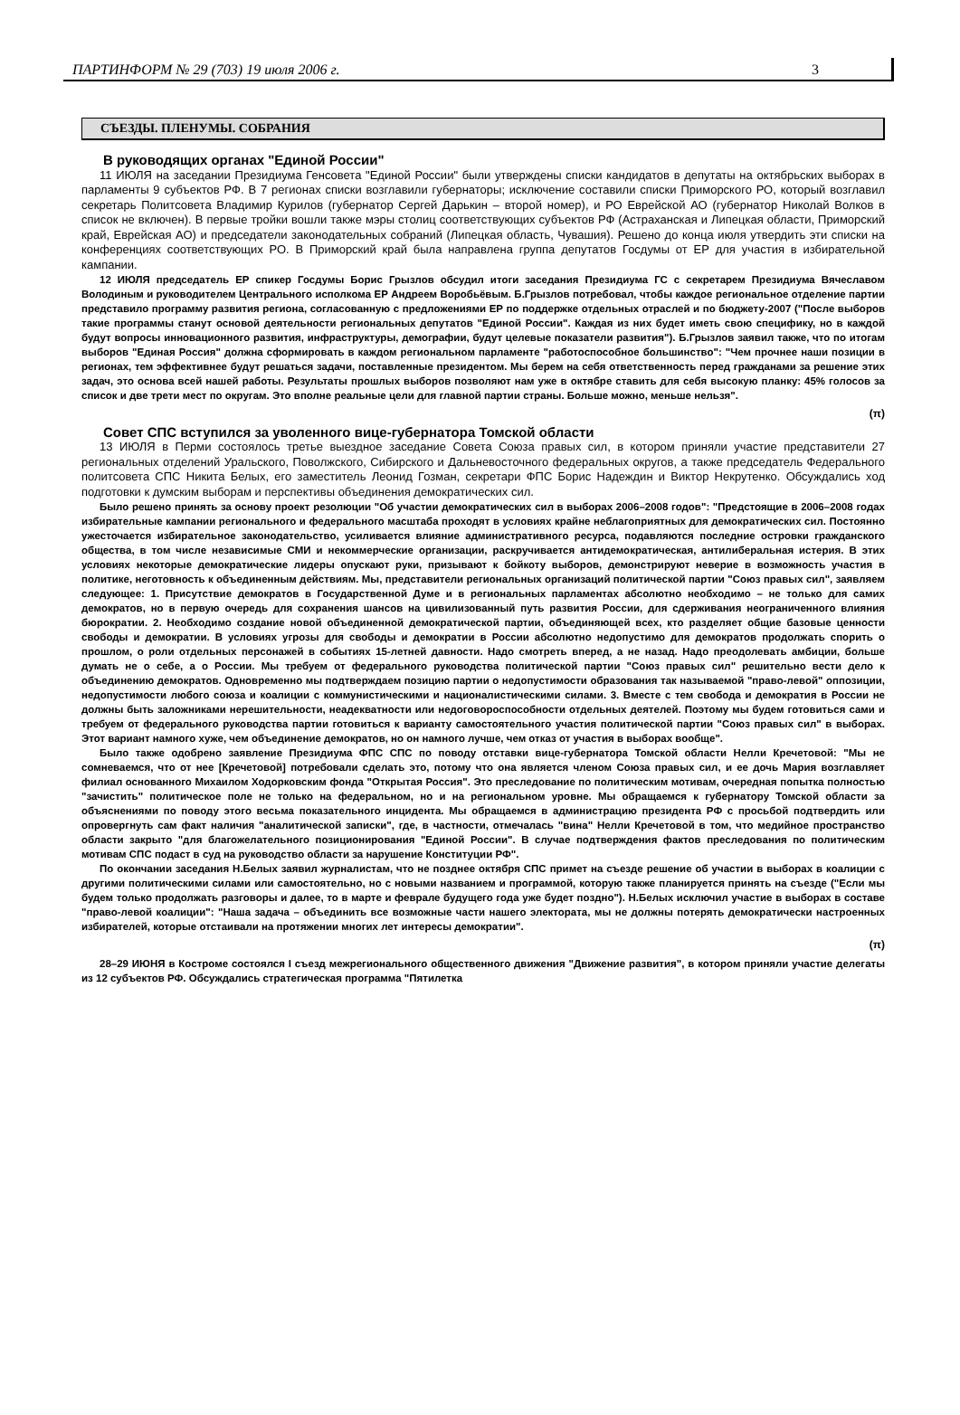ПАРТИНФОРМ № 29 (703) 19 июля 2006 г. 3
СЪЕЗДЫ. ПЛЕНУМЫ. СОБРАНИЯ
В руководящих органах "Единой России"
11 ИЮЛЯ на заседании Президиума Генсовета "Единой России" были утверждены списки кандидатов в депутаты на октябрьских выборах в парламенты 9 субъектов РФ. В 7 регионах списки возглавили губернаторы; исключение составили списки Приморского РО, который возглавил секретарь Политсовета Владимир Курилов (губернатор Сергей Дарькин – второй номер), и РО Еврейской АО (губернатор Николай Волков в список не включен). В первые тройки вошли также мэры столиц соответствующих субъектов РФ (Астраханская и Липецкая области, Приморский край, Еврейская АО) и председатели законодательных собраний (Липецкая область, Чувашия). Решено до конца июля утвердить эти списки на конференциях соответствующих РО. В Приморский край была направлена группа депутатов Госдумы от ЕР для участия в избирательной кампании.
12 ИЮЛЯ председатель ЕР спикер Госдумы Борис Грызлов обсудил итоги заседания Президиума ГС с секретарем Президиума Вячеславом Володиным и руководителем Центрального исполкома ЕР Андреем Воробьёвым. Б.Грызлов потребовал, чтобы каждое региональное отделение партии представило программу развития региона, согласованную с предложениями ЕР по поддержке отдельных отраслей и по бюджету-2007 ("После выборов такие программы станут основой деятельности региональных депутатов "Единой России". Каждая из них будет иметь свою специфику, но в каждой будут вопросы инновационного развития, инфраструктуры, демографии, будут целевые показатели развития"). Б.Грызлов заявил также, что по итогам выборов "Единая Россия" должна сформировать в каждом региональном парламенте "работоспособное большинство": "Чем прочнее наши позиции в регионах, тем эффективнее будут решаться задачи, поставленные президентом. Мы берем на себя ответственность перед гражданами за решение этих задач, это основа всей нашей работы. Результаты прошлых выборов позволяют нам уже в октябре ставить для себя высокую планку: 45% голосов за список и две трети мест по округам. Это вполне реальные цели для главной партии страны. Больше можно, меньше нельзя".
(π)
Совет СПС вступился за уволенного вице-губернатора Томской области
13 ИЮЛЯ в Перми состоялось третье выездное заседание Совета Союза правых сил, в котором приняли участие представители 27 региональных отделений Уральского, Поволжского, Сибирского и Дальневосточного федеральных округов, а также председатель Федерального политсовета СПС Никита Белых, его заместитель Леонид Гозман, секретари ФПС Борис Надеждин и Виктор Некрутенко. Обсуждались ход подготовки к думским выборам и перспективы объединения демократических сил.
Было решено принять за основу проект резолюции "Об участии демократических сил в выборах 2006–2008 годов": "Предстоящие в 2006–2008 годах избирательные кампании регионального и федерального масштаба проходят в условиях крайне неблагоприятных для демократических сил. Постоянно ужесточается избирательное законодательство, усиливается влияние административного ресурса, подавляются последние островки гражданского общества, в том числе независимые СМИ и некоммерческие организации, раскручивается антидемократическая, антилиберальная истерия. В этих условиях некоторые демократические лидеры опускают руки, призывают к бойкоту выборов, демонстрируют неверие в возможность участия в политике, неготовность к объединенным действиям. Мы, представители региональных организаций политической партии "Союз правых сил", заявляем следующее: 1. Присутствие демократов в Государственной Думе и в региональных парламентах абсолютно необходимо – не только для самих демократов, но в первую очередь для сохранения шансов на цивилизованный путь развития России, для сдерживания неограниченного влияния бюрократии. 2. Необходимо создание новой объединенной демократической партии, объединяющей всех, кто разделяет общие базовые ценности свободы и демократии. В условиях угрозы для свободы и демократии в России абсолютно недопустимо для демократов продолжать спорить о прошлом, о роли отдельных персонажей в событиях 15-летней давности. Надо смотреть вперед, а не назад. Надо преодолевать амбиции, больше думать не о себе, а о России. Мы требуем от федерального руководства политической партии "Союз правых сил" решительно вести дело к объединению демократов. Одновременно мы подтверждаем позицию партии о недопустимости образования так называемой "право-левой" оппозиции, недопустимости любого союза и коалиции с коммунистическими и националистическими силами. 3. Вместе с тем свобода и демократия в России не должны быть заложниками нерешительности, неадекватности или недоговороспособности отдельных деятелей. Поэтому мы будем готовиться сами и требуем от федерального руководства партии готовиться к варианту самостоятельного участия политической партии "Союз правых сил" в выборах. Этот вариант намного хуже, чем объединение демократов, но он намного лучше, чем отказ от участия в выборах вообще".
Было также одобрено заявление Президиума ФПС СПС по поводу отставки вице-губернатора Томской области Нелли Кречетовой: "Мы не сомневаемся, что от нее [Кречетовой] потребовали сделать это, потому что она является членом Союза правых сил, и ее дочь Мария возглавляет филиал основанного Михаилом Ходорковским фонда "Открытая Россия". Это преследование по политическим мотивам, очередная попытка полностью "зачистить" политическое поле не только на федеральном, но и на региональном уровне. Мы обращаемся к губернатору Томской области за объяснениями по поводу этого весьма показательного инцидента. Мы обращаемся в администрацию президента РФ с просьбой подтвердить или опровергнуть сам факт наличия "аналитической записки", где, в частности, отмечалась "вина" Нелли Кречетовой в том, что медийное пространство области закрыто "для благожелательного позиционирования "Единой России". В случае подтверждения фактов преследования по политическим мотивам СПС подаст в суд на руководство области за нарушение Конституции РФ".
По окончании заседания Н.Белых заявил журналистам, что не позднее октября СПС примет на съезде решение об участии в выборах в коалиции с другими политическими силами или самостоятельно, но с новыми названием и программой, которую также планируется принять на съезде ("Если мы будем только продолжать разговоры и далее, то в марте и феврале будущего года уже будет поздно"). Н.Белых исключил участие в выборах в составе "право-левой коалиции": "Наша задача – объединить все возможные части нашего электората, мы не должны потерять демократически настроенных избирателей, которые отстаивали на протяжении многих лет интересы демократии".
(π)
28–29 ИЮНЯ в Костроме состоялся I съезд межрегионального общественного движения "Движение развития", в котором приняли участие делегаты из 12 субъектов РФ. Обсуждались стратегическая программа "Пятилетка